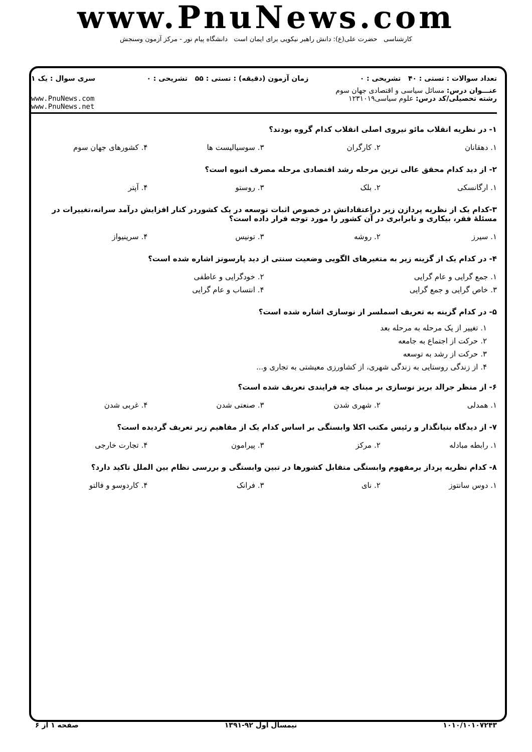www.PnuNews.com
کارشناسی حضرت علی(ع): دانش راهبر نیکویی برای ایمان است دانشگاه پیام نور - مرکز آزمون وسنجش
تعداد سوالات : تستی : ۴۰ تشریحی : ۰ زمان آزمون (دقیقه) : تستی : ۵۵ تشریحی : ۰ سری سوال : یک ۱
عنـــوان درس: مسائل سیاسی و اقتصادی جهان سوم
رشته تحصیلی/کد درس: علوم سیاسی۱۲۳۱۰۱۹ www.PnuNews.com
www.PnuNews.net
۱- در نظریه انقلاب مائو نیروی اصلی انقلاب کدام گروه بودند؟
| ۱. دهقانان | ۲. کارگران | ۳. سوسیالیست ها | ۴. کشورهای جهان سوم |
۲- از دید کدام محقق عالی ترین مرحله رشد اقتصادی مرحله مصرف انبوه است؟
| ۱. ارگانسکی | ۲. بلک | ۳. روستو | ۴. آپتر |
۳-کدام یک از نظریه پردازن زیر دراعتقاداتش در خصوص اثبات توسعه در یک کشوردر کنار افزایش درآمد سرانه،تغییرات در مسئلهٔ فقر، بیکاری و نابرابری در آن کشور را مورد توجه قرار داده است؟
| ۱. سیرز | ۲. روشه | ۳. تونیس | ۴. سرینیواز |
۴- در کدام یک از گزینه زیر به متغیرهای الگویی وضعیت سنتی از دید پارسونز اشاره شده است؟
| ۱. جمع گرایی و عام گرایی | ۲. خودگرایی و عاطفی |
| ۳. خاص گرایی و جمع گرایی | ۴. انتساب و عام گرایی |
۵- در کدام گزینه به تعریف اسملسر از نوسازی اشاره شده است؟
۱. تغییر از یک مرحله به مرحله بعد
۲. حرکت از اجتماع به جامعه
۳. حرکت از رشد به توسعه
۴. از زندگی روستایی به زندگی شهری، از کشاورزی معیشتی به تجاری و...
۶- از منظر جرالد بریز نوسازی بر مبنای چه فرایندی تعریف شده است؟
| ۱. همدلی | ۲. شهری شدن | ۳. صنعتی شدن | ۴. غربی شدن |
۷- از دیدگاه بنیانگذار و رئیس مکتب اکلا وابستگی بر اساس کدام یک از مفاهیم زیر تعریف گردیده است؟
| ۱. رابطه مبادله | ۲. مرکز | ۳. پیرامون | ۴. تجارت خارجی |
۸- کدام نظریه پرداز برمفهوم وابستگی متقابل کشورها در تبین وابستگی و بررسی نظام بین الملل تاکید دارد؟
| ۱. دوس سانتوز | ۲. نای | ۳. فرانک | ۴. کاردوسو و فالتو |
۱۰۱۰/۱۰۱۰۷۲۴۳ نیمسال اول ۹۲-۱۳۹۱ صفحه ۱ از ۶